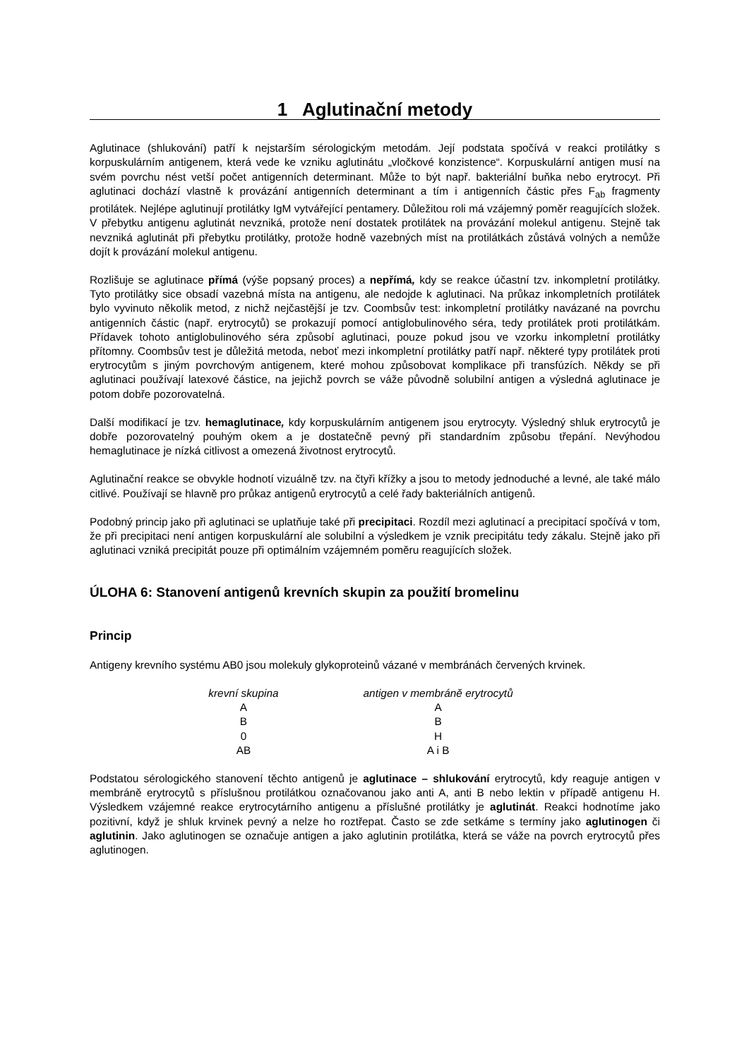1 Aglutinační metody
Aglutinace (shlukování) patří k nejstarším sérologickým metodám. Její podstata spočívá v reakci protilátky s korpuskulárním antigenem, která vede ke vzniku aglutinátu „vločkové konzistence“. Korpuskulární antigen musí na svém povrchu nést vetší počet antigenních determinant. Může to být např. bakteriální buňka nebo erytrocyt. Při aglutinaci dochází vlastně k provázání antigenních determinant a tím i antigenních částic přes F<sub>ab</sub> fragmenty protilátek. Nejlépe aglutinují protilátky IgM vytvářející pentamery. Důležitou roli má vzájemný poměr reagujících složek. V přebytku antigenu aglutinát nevzniká, protože není dostatek protilátek na provázání molekul antigenu. Stejně tak nevzniká aglutinát při přebytku protilátky, protože hodně vazebných míst na protilátkách zůstává volných a nemůže dojít k provázání molekul antigenu.
Rozlišuje se aglutinace přímá (výše popsaný proces) a nepřímá, kdy se reakce účastní tzv. inkompletní protilátky. Tyto protilátky sice obsadí vazebná místa na antigenu, ale nedojde k aglutinaci. Na průkaz inkompletních protilátek bylo vyvinuto několik metod, z nichž nejčastější je tzv. Coombsův test: inkompletní protilátky navázané na povrchu antigenních částic (např. erytrocytů) se prokazují pomocí antiglobulinového séra, tedy protilátek proti protilátkám. Přídavek tohoto antiglobulinového séra způsobí aglutinaci, pouze pokud jsou ve vzorku inkompletní protilátky přítomny. Coombsův test je důležitá metoda, neboť mezi inkompletní protilátky patří např. některé typy protilátek proti erytrocytům s jiným povrchovým antigenem, které mohou způsobovat komplikace při transfúzích. Někdy se při aglutinaci používají latexové částice, na jejichž povrch se váže původně solubilní antigen a výsledná aglutinace je potom dobře pozorovatelná.
Další modifikací je tzv. hemaglutinace, kdy korpuskulárním antigenem jsou erytrocyty. Výsledný shluk erytrocytů je dobře pozorovatelný pouhým okem a je dostatečně pevný při standardním způsobu třepání. Nevýhodou hemaglutinace je nízká citlivost a omezená životnost erytrocytů.
Aglutinační reakce se obvykle hodnotí vizuálně tzv. na čtyři křížky a jsou to metody jednoduché a levné, ale také málo citlivé. Používají se hlavně pro průkaz antigenů erytrocytů a celé řady bakteriálních antigenů.
Podobný princip jako při aglutinaci se uplatňuje také při precipitaci. Rozdíl mezi aglutinací a precipitací spočívá v tom, že při precipitaci není antigen korpuskulární ale solubilní a výsledkem je vznik precipitátu tedy zákalu. Stejně jako při aglutinaci vzniká precipitát pouze při optimálním vzájemném poměru reagujících složek.
ÚLOHA 6: Stanovení antigenů krevních skupin za použití bromelinu
Princip
Antigeny krevního systému AB0 jsou molekuly glykoproteinů vázané v membránách červených krvinek.
| krevní skupina | antigen v membráně erytrocytů |
| --- | --- |
| A | A |
| B | B |
| 0 | H |
| AB | A i B |
Podstatou sérologického stanovení těchto antigenů je aglutinace – shlukování erytrocytů, kdy reaguje antigen v membráně erytrocytů s příslušnou protilátkou označovanou jako anti A, anti B nebo lektin v případě antigenu H. Výsledkem vzájemné reakce erytrocytárního antigenu a příslušné protilátky je aglutinát. Reakci hodnotíme jako pozitivní, když je shluk krvinek pevný a nelze ho roztřepat. Často se zde setkáme s termíny jako aglutinogen či aglutinin. Jako aglutinogen se označuje antigen a jako aglutinin protilátka, která se váže na povrch erytrocytů přes aglutinogen.